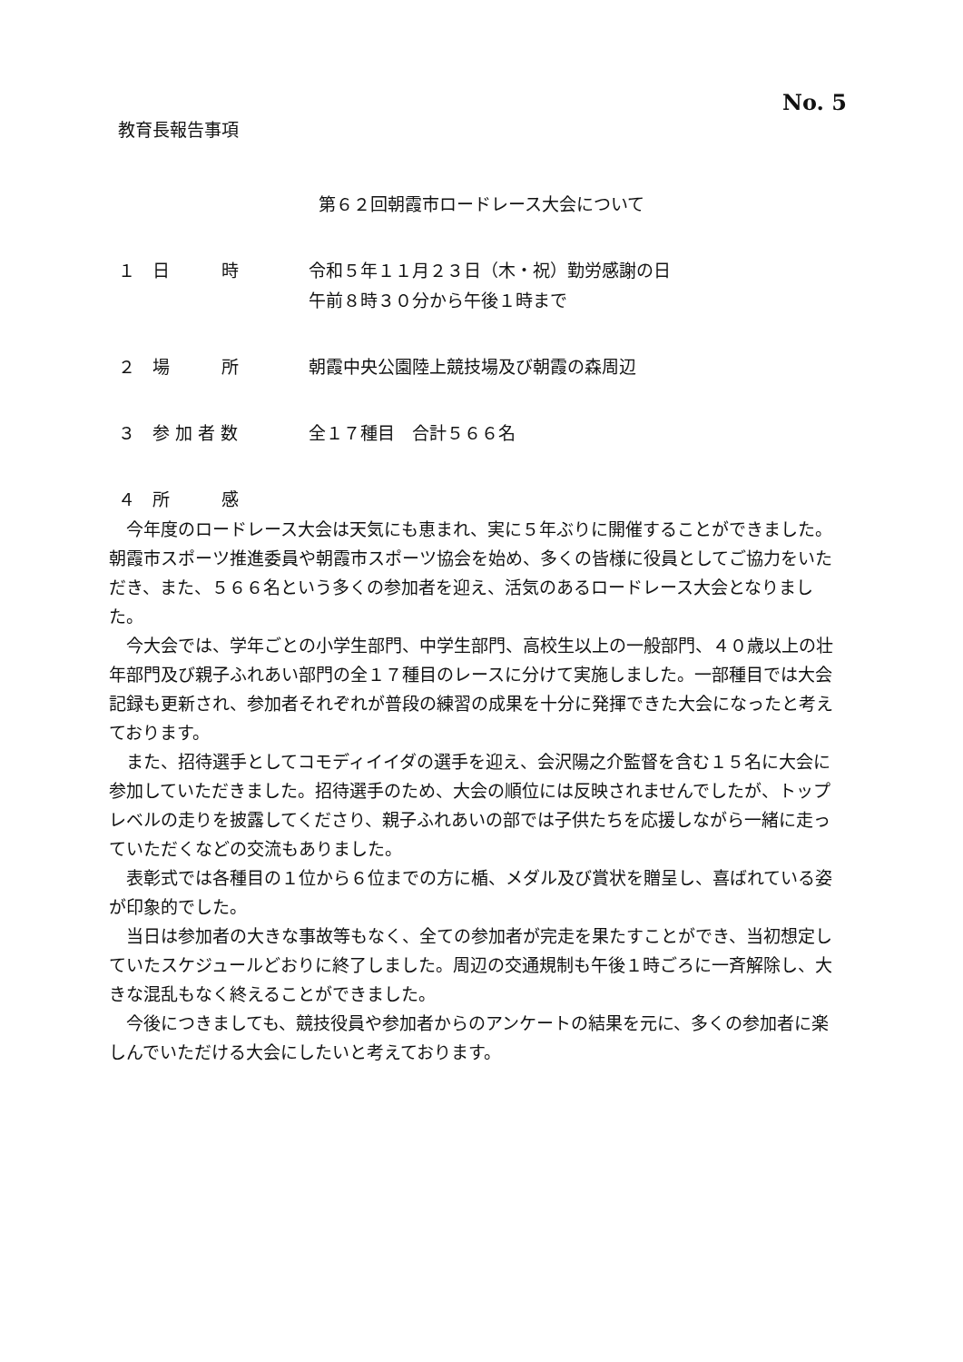No. 5
教育長報告事項
第６２回朝霞市ロードレース大会について
１　日　　　時 令和５年１１月２３日（木・祝）勤労感謝の日
午前８時３０分から午後１時まで
２　場　　　所 朝霞中央公園陸上競技場及び朝霞の森周辺
３　参 加 者 数 全１７種目　合計５６６名
４　所　　　感
今年度のロードレース大会は天気にも恵まれ、実に５年ぶりに開催することができました。朝霞市スポーツ推進委員や朝霞市スポーツ協会を始め、多くの皆様に役員としてご協力をいただき、また、５６６名という多くの参加者を迎え、活気のあるロードレース大会となりました。
今大会では、学年ごとの小学生部門、中学生部門、高校生以上の一般部門、４０歳以上の壮年部門及び親子ふれあい部門の全１７種目のレースに分けて実施しました。一部種目では大会記録も更新され、参加者それぞれが普段の練習の成果を十分に発揮できた大会になったと考えております。
また、招待選手としてコモディイイダの選手を迎え、会沢陽之介監督を含む１５名に大会に参加していただきました。招待選手のため、大会の順位には反映されませんでしたが、トップレベルの走りを披露してくださり、親子ふれあいの部では子供たちを応援しながら一緒に走っていただくなどの交流もありました。
表彰式では各種目の１位から６位までの方に楯、メダル及び賞状を贈呈し、喜ばれている姿が印象的でした。
当日は参加者の大きな事故等もなく、全ての参加者が完走を果たすことができ、当初想定していたスケジュールどおりに終了しました。周辺の交通規制も午後１時ごろに一斉解除し、大きな混乱もなく終えることができました。
今後につきましても、競技役員や参加者からのアンケートの結果を元に、多くの参加者に楽しんでいただける大会にしたいと考えております。